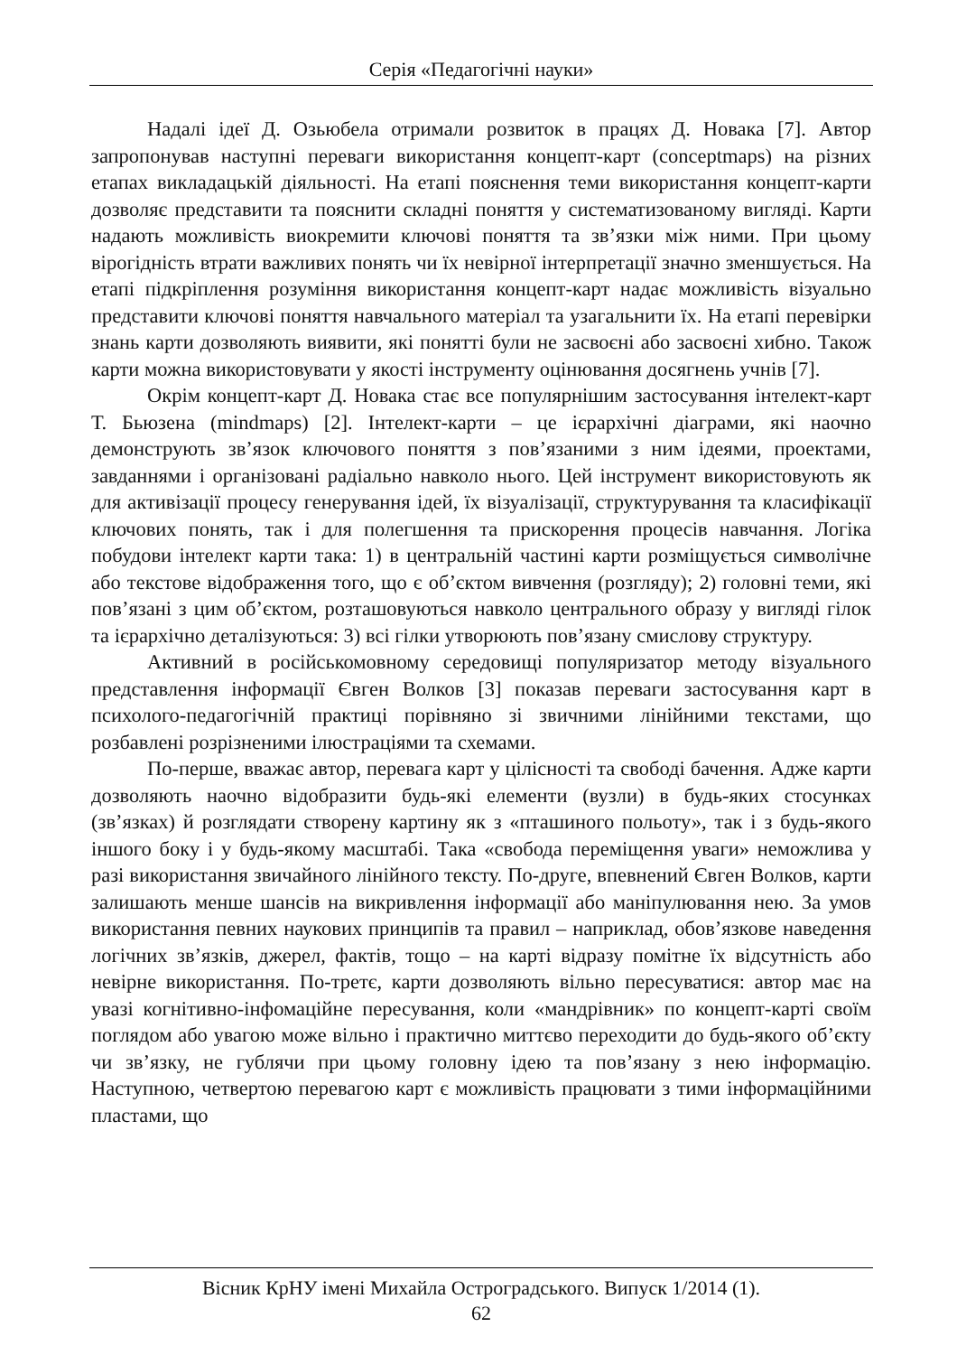Серія «Педагогічні науки»
Надалі ідеї Д. Озьюбела отримали розвиток в працях Д. Новака [7]. Автор запропонував наступні переваги використання концепт-карт (conceptmaps) на різних етапах викладацькій діяльності. На етапі пояснення теми використання концепт-карти дозволяє представити та пояснити складні поняття у систематизованому вигляді. Карти надають можливість виокремити ключові поняття та зв’язки між ними. При цьому вірогідність втрати важливих понять чи їх невірної інтерпретації значно зменшується. На етапі підкріплення розуміння використання концепт-карт надає можливість візуально представити ключові поняття навчального матеріал та узагальнити їх. На етапі перевірки знань карти дозволяють виявити, які понятті були не засвоєні або засвоєні хибно. Також карти можна використовувати у якості інструменту оцінювання досягнень учнів [7].
Окрім концепт-карт Д. Новака стає все популярнішим застосування інтелект-карт Т. Бьюзена (mindmaps) [2]. Інтелект-карти – це ієрархічні діаграми, які наочно демонструють зв’язок ключового поняття з пов’язаними з ним ідеями, проектами, завданнями і організовані радіально навколо нього. Цей інструмент використовують як для активізації процесу генерування ідей, їх візуалізації, структурування та класифікації ключових понять, так і для полегшення та прискорення процесів навчання. Логіка побудови інтелект карти така: 1) в центральній частині карти розміщується символічне або текстове відображення того, що є об’єктом вивчення (розгляду); 2) головні теми, які пов’язані з цим об’єктом, розташовуються навколо центрального образу у вигляді гілок та ієрархічно деталізуються: 3) всі гілки утворюють пов’язану смислову структуру.
Активний в російськомовному середовищі популяризатор методу візуального представлення інформації Євген Волков [3] показав переваги застосування карт в психолого-педагогічній практиці порівняно зі звичними лінійними текстами, що розбавлені розрізненими ілюстраціями та схемами.
По-перше, вважає автор, перевага карт у цілісності та свободі бачення. Адже карти дозволяють наочно відобразити будь-які елементи (вузли) в будь-яких стосунках (зв’язках) й розглядати створену картину як з «пташиного польоту», так і з будь-якого іншого боку і у будь-якому масштабі. Така «свобода переміщення уваги» неможлива у разі використання звичайного лінійного тексту. По-друге, впевнений Євген Волков, карти залишають менше шансів на викривлення інформації або маніпулювання нею. За умов використання певних наукових принципів та правил – наприклад, обов’язкове наведення логічних зв’язків, джерел, фактів, тощо – на карті відразу помітне їх відсутність або невірне використання. По-третє, карти дозволяють вільно пересуватися: автор має на увазі когнітивно-інфомаційне пересування, коли «мандрівник» по концепт-карті своїм поглядом або увагою може вільно і практично миттєво переходити до будь-якого об’єкту чи зв’язку, не гублячи при цьому головну ідею та пов’язану з нею інформацію. Наступною, четвертою перевагою карт є можливість працювати з тими інформаційними пластами, що
Вісник КрНУ імені Михайла Остроградського. Випуск 1/2014 (1).
62